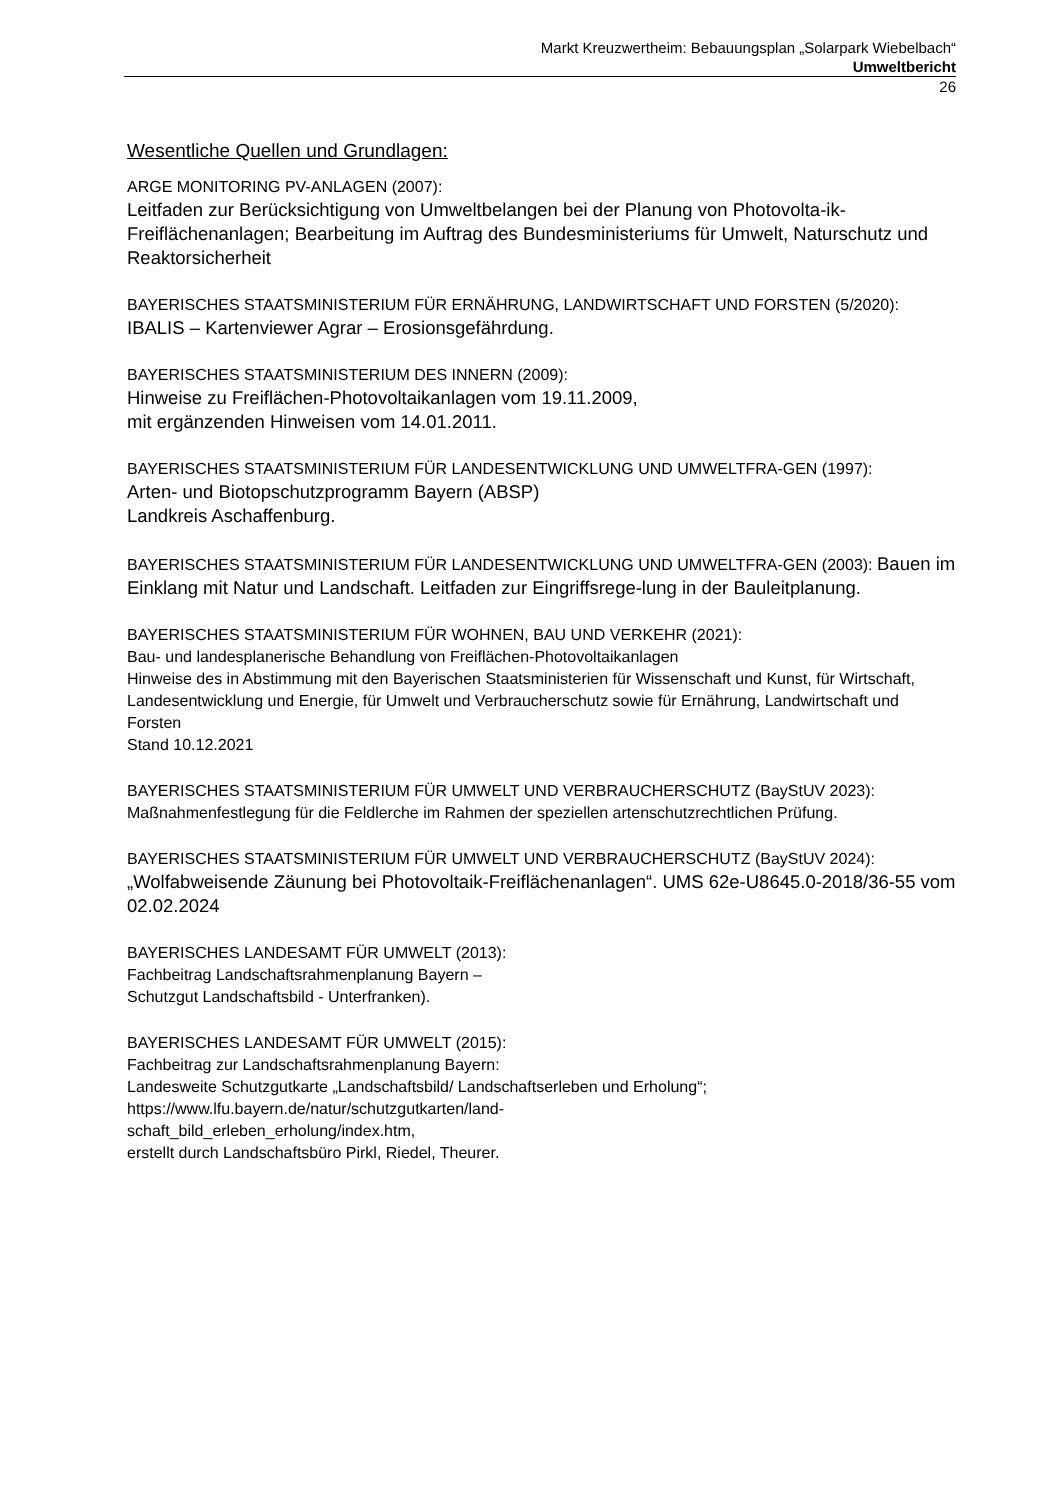Markt Kreuzwertheim: Bebauungsplan „Solarpark Wiebelbach“
Umweltbericht
26
Wesentliche Quellen und Grundlagen:
ARGE MONITORING PV-ANLAGEN (2007):
Leitfaden zur Berücksichtigung von Umweltbelangen bei der Planung von Photovolta-ik-Freiflächenanlagen; Bearbeitung im Auftrag des Bundesministeriums für Umwelt, Naturschutz und Reaktorsicherheit
BAYERISCHES STAATSMINISTERIUM FÜR ERNÄHRUNG, LANDWIRTSCHAFT UND FORSTEN (5/2020): IBALIS – Kartenviewer Agrar – Erosionsgefährdung.
BAYERISCHES STAATSMINISTERIUM DES INNERN (2009):
Hinweise zu Freiflächen-Photovoltaikanlagen vom 19.11.2009,
mit ergänzenden Hinweisen vom 14.01.2011.
BAYERISCHES STAATSMINISTERIUM FÜR LANDESENTWICKLUNG UND UMWELTFRA-GEN (1997):
Arten- und Biotopschutzprogramm Bayern (ABSP)
Landkreis Aschaffenburg.
BAYERISCHES STAATSMINISTERIUM FÜR LANDESENTWICKLUNG UND UMWELTFRA-GEN (2003): Bauen im Einklang mit Natur und Landschaft. Leitfaden zur Eingriffsrege-lung in der Bauleitplanung.
BAYERISCHES STAATSMINISTERIUM FÜR WOHNEN, BAU UND VERKEHR (2021):
Bau- und landesplanerische Behandlung von Freiflächen-Photovoltaikanlagen
Hinweise des in Abstimmung mit den Bayerischen Staatsministerien für Wissenschaft und Kunst, für Wirtschaft, Landesentwicklung und Energie, für Umwelt und Verbraucherschutz sowie für Ernährung, Landwirtschaft und Forsten
Stand 10.12.2021
BAYERISCHES STAATSMINISTERIUM FÜR UMWELT UND VERBRAUCHERSCHUTZ (BayStUV 2023):
Maßnahmenfestlegung für die Feldlerche im Rahmen der speziellen artenschutzrechtlichen Prüfung.
BAYERISCHES STAATSMINISTERIUM FÜR UMWELT UND VERBRAUCHERSCHUTZ (BayStUV 2024):
„Wolfabweisende Zäunung bei Photovoltaik-Freiflächenanlagen“. UMS 62e-U8645.0-2018/36-55 vom 02.02.2024
BAYERISCHES LANDESAMT FÜR UMWELT (2013):
Fachbeitrag Landschaftsrahmenplanung Bayern –
Schutzgut Landschaftsbild - Unterfranken).
BAYERISCHES LANDESAMT FÜR UMWELT (2015):
Fachbeitrag zur Landschaftsrahmenplanung Bayern:
Landesweite Schutzgutkarte „Landschaftsbild/ Landschaftserleben und Erholung“;
https://www.lfu.bayern.de/natur/schutzgutkarten/land-
schaft_bild_erleben_erholung/index.htm,
erstellt durch Landschaftsbüro Pirkl, Riedel, Theurer.